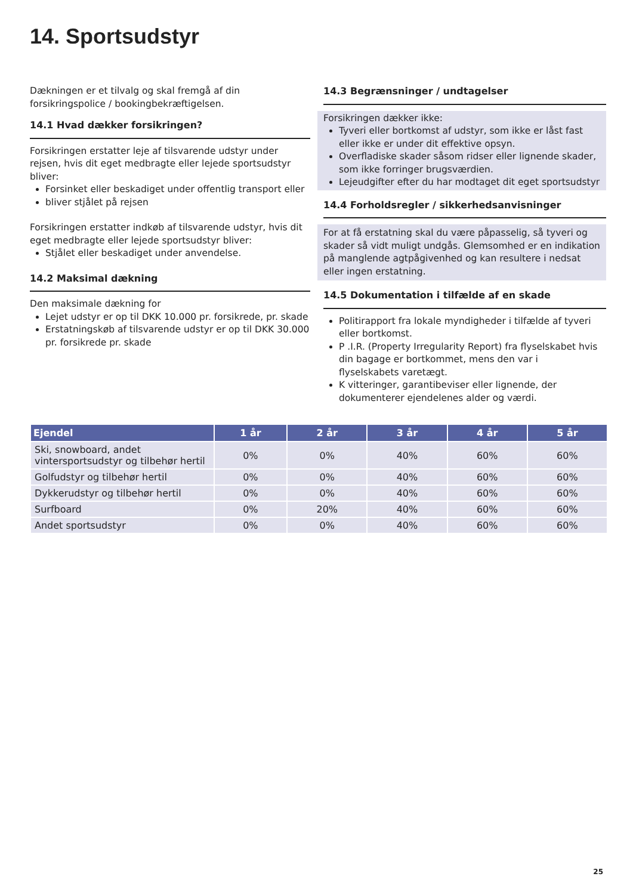14. Sportsudstyr
Dækningen er et tilvalg og skal fremgå af din forsikringspolice / bookingbekræftigelsen.
14.1 Hvad dækker forsikringen?
Forsikringen erstatter leje af tilsvarende udstyr under rejsen, hvis dit eget medbragte eller lejede sportsudstyr bliver:
Forsinket eller beskadiget under offentlig transport eller
bliver stjålet på rejsen
Forsikringen erstatter indkøb af tilsvarende udstyr, hvis dit eget medbragte eller lejede sportsudstyr bliver:
Stjålet eller beskadiget under anvendelse.
14.2 Maksimal dækning
Den maksimale dækning for
Lejet udstyr er op til DKK 10.000 pr. forsikrede, pr. skade
Erstatningskøb af tilsvarende udstyr er op til DKK 30.000 pr. forsikrede pr. skade
14.3 Begrænsninger / undtagelser
Forsikringen dækker ikke:
Tyveri eller bortkomst af udstyr, som ikke er låst fast eller ikke er under dit effektive opsyn.
Overfladiske skader såsom ridser eller lignende skader, som ikke forringer brugsværdien.
Lejeudgifter efter du har modtaget dit eget sportsudstyr
14.4 Forholdsregler / sikkerhedsanvisninger
For at få erstatning skal du være påpasselig, så tyveri og skader så vidt muligt undgås. Glemsomhed er en indikation på manglende agtpågivenhed og kan resultere i nedsat eller ingen erstatning.
14.5 Dokumentation i tilfælde af en skade
Politirapport fra lokale myndigheder i tilfælde af tyveri eller bortkomst.
P .I.R. (Property Irregularity Report) fra flyselskabet hvis din bagage er bortkommet, mens den var i flyselskabets varetægt.
K vitteringer, garantibeviser eller lignende, der dokumenterer ejendelenes alder og værdi.
| Ejendel | 1 år | 2 år | 3 år | 4 år | 5 år |
| --- | --- | --- | --- | --- | --- |
| Ski, snowboard, andet vintersportsudstyr og tilbehør hertil | 0% | 0% | 40% | 60% | 60% |
| Golfudstyr og tilbehør hertil | 0% | 0% | 40% | 60% | 60% |
| Dykkerudstyr og tilbehør hertil | 0% | 0% | 40% | 60% | 60% |
| Surfboard | 0% | 20% | 40% | 60% | 60% |
| Andet sportsudstyr | 0% | 0% | 40% | 60% | 60% |
25